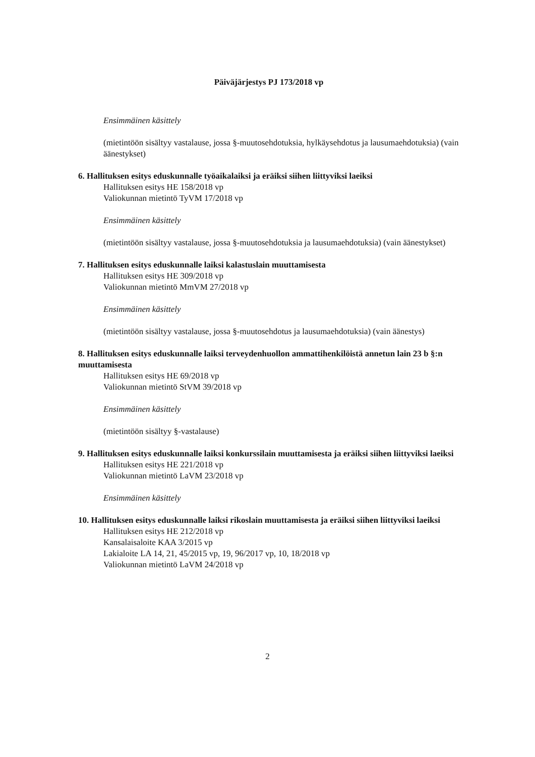Päiväjärjestys PJ 173/2018 vp
Ensimmäinen käsittely
(mietintöön sisältyy vastalause, jossa §-muutosehdotuksia, hylkäysehdotus ja lausumaeh­dotuksia) (vain äänestykset)
6. Hallituksen esitys eduskunnalle työaikalaiksi ja eräiksi siihen liittyviksi laeiksi
Hallituksen esitys HE 158/2018 vp
Valiokunnan mietintö TyVM 17/2018 vp
Ensimmäinen käsittely
(mietintöön sisältyy vastalause, jossa §-muutosehdotuksia ja lausumaehdotuksia) (vain ää­nestykset)
7. Hallituksen esitys eduskunnalle laiksi kalastuslain muuttamisesta
Hallituksen esitys HE 309/2018 vp
Valiokunnan mietintö MmVM 27/2018 vp
Ensimmäinen käsittely
(mietintöön sisältyy vastalause, jossa §-muutosehdotus ja lausumaehdotuksia) (vain äänes­tys)
8. Hallituksen esitys eduskunnalle laiksi terveydenhuollon ammattihenkilöistä annetun lain 23 b §:n muuttamisesta
Hallituksen esitys HE 69/2018 vp
Valiokunnan mietintö StVM 39/2018 vp
Ensimmäinen käsittely
(mietintöön sisältyy §-vastalause)
9. Hallituksen esitys eduskunnalle laiksi konkurssilain muuttamisesta ja eräiksi siihen liit­tyviksi laeiksi
Hallituksen esitys HE 221/2018 vp
Valiokunnan mietintö LaVM 23/2018 vp
Ensimmäinen käsittely
10. Hallituksen esitys eduskunnalle laiksi rikoslain muuttamisesta ja eräiksi siihen liittyvik­si laeiksi
Hallituksen esitys HE 212/2018 vp
Kansalaisaloite KAA 3/2015 vp
Lakialoite LA 14, 21, 45/2015 vp, 19, 96/2017 vp, 10, 18/2018 vp
Valiokunnan mietintö LaVM 24/2018 vp
2